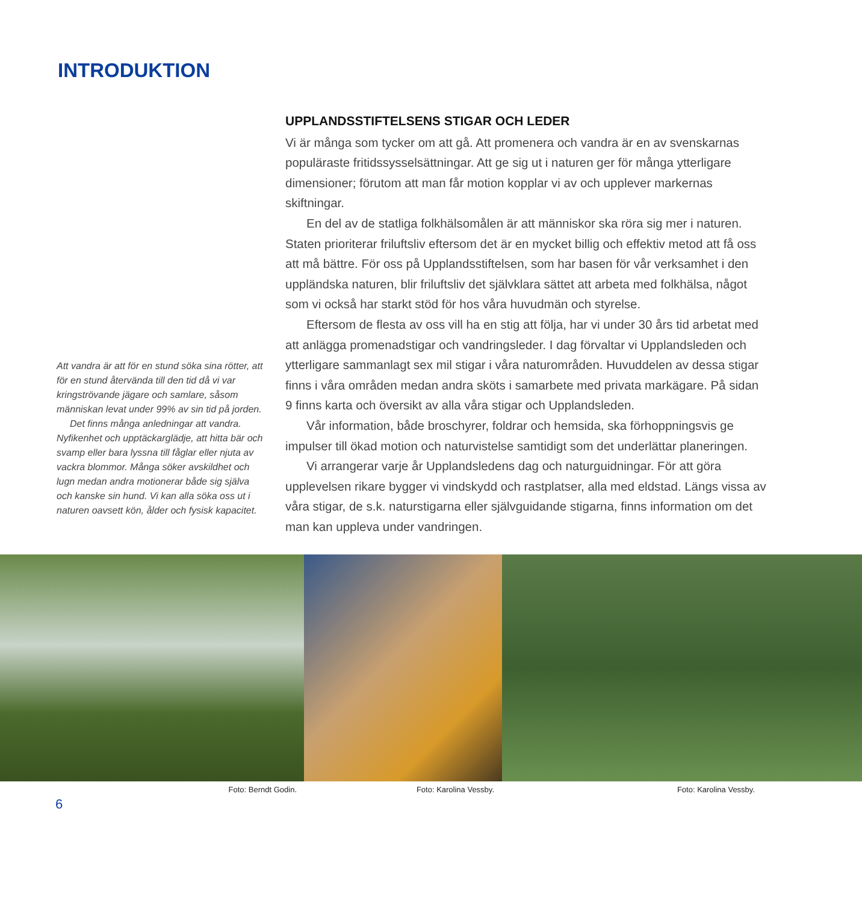INTRODUKTION
Att vandra är att för en stund söka sina rötter, att för en stund återvända till den tid då vi var kringströvande jägare och samlare, såsom människan levat under 99% av sin tid på jorden.
Det finns många anledningar att vandra. Nyfikenhet och upptäckarglädje, att hitta bär och svamp eller bara lyssna till fåglar eller njuta av vackra blommor. Många söker avskildhet och lugn medan andra motionerar både sig själva och kanske sin hund. Vi kan alla söka oss ut i naturen oavsett kön, ålder och fysisk kapacitet.
UPPLANDSSTIFTELSENS STIGAR OCH LEDER
Vi är många som tycker om att gå. Att promenera och vandra är en av svenskarnas populäraste fritidssysselsättningar. Att ge sig ut i naturen ger för många ytterligare dimensioner; förutom att man får motion kopplar vi av och upplever markernas skiftningar.
En del av de statliga folkhälsomålen är att människor ska röra sig mer i naturen. Staten prioriterar friluftsliv eftersom det är en mycket billig och effektiv metod att få oss att må bättre. För oss på Upplandsstiftelsen, som har basen för vår verksamhet i den uppländska naturen, blir friluftsliv det självklara sättet att arbeta med folkhälsa, något som vi också har starkt stöd för hos våra huvudmän och styrelse.
Eftersom de flesta av oss vill ha en stig att följa, har vi under 30 års tid arbetat med att anlägga promenadstigar och vandringsleder. I dag förvaltar vi Upplandsleden och ytterligare sammanlagt sex mil stigar i våra naturområden. Huvuddelen av dessa stigar finns i våra områden medan andra sköts i samarbete med privata markägare. På sidan 9 finns karta och översikt av alla våra stigar och Upplandsleden.
Vår information, både broschyrer, foldrar och hemsida, ska förhoppningsvis ge impulser till ökad motion och naturvistelse samtidigt som det underlättar planeringen.
Vi arrangerar varje år Upplandsledens dag och naturguidningar. För att göra upplevelsen rikare bygger vi vindskydd och rastplatser, alla med eldstad. Längs vissa av våra stigar, de s.k. naturstigarna eller självguidande stigarna, finns information om det man kan uppleva under vandringen.
Foto: Berndt Godin. Foto: Karolina Vessby. Foto: Karolina Vessby.
6